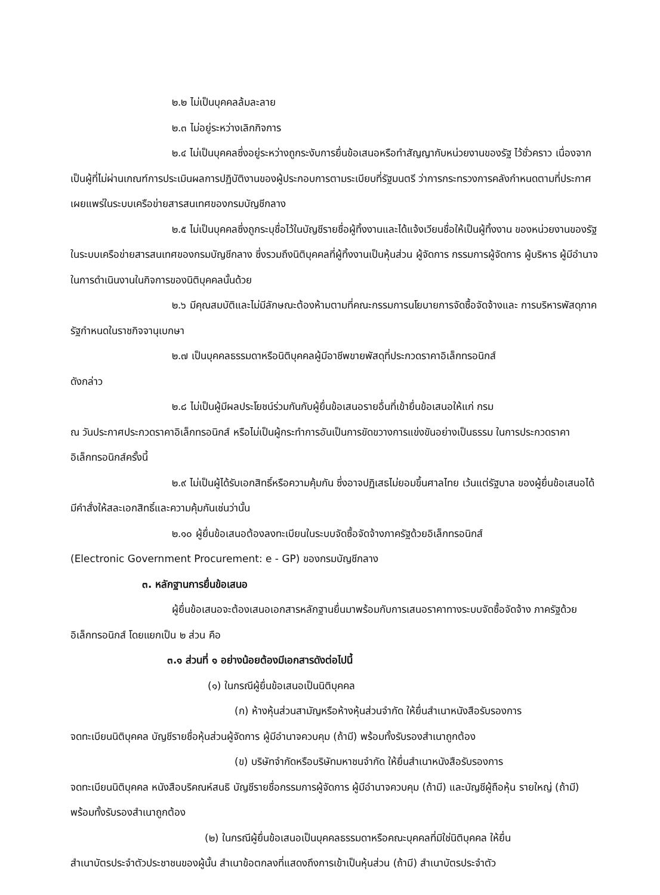๒.๒ ไม่เป็นบุคคลล้มละลาย
๒.๓ ไม่อยู่ระหว่างเลิกกิจการ
๒.๔ ไม่เป็นบุคคลซึ่งอยู่ระหว่างถูกระงับการยื่นข้อเสนอหรือทำสัญญากับหน่วยงานของรัฐ ไว้ชั่วคราว เนื่องจากเป็นผู้ที่ไม่ผ่านเกณฑ์การประเมินผลการปฏิบัติงานของผู้ประกอบการตามระเบียบที่รัฐมนตรี ว่าการกระทรวงการคลังกำหนดตามที่ประกาศเผยแพร่ในระบบเครือข่ายสารสนเทศของกรมบัญชีกลาง
๒.๕ ไม่เป็นบุคคลซึ่งถูกระบุชื่อไว้ในบัญชีรายชื่อผู้ทิ้งงานและได้แจ้งเวียนชื่อให้เป็นผู้ทิ้งงาน ของหน่วยงานของรัฐในระบบเครือข่ายสารสนเทศของกรมบัญชีกลาง ซึ่งรวมถึงนิติบุคคลที่ผู้ทิ้งงานเป็นหุ้นส่วน ผู้จัดการ กรรมการผู้จัดการ ผู้บริหาร ผู้มีอำนาจในการดำเนินงานในกิจการของนิติบุคคลนั้นด้วย
๒.๖ มีคุณสมบัติและไม่มีลักษณะต้องห้ามตามที่คณะกรรมการนโยบายการจัดซื้อจัดจ้างและ การบริหารพัสดุภาครัฐกำหนดในราชกิจจานุเบกษา
๒.๗ เป็นบุคคลธรรมดาหรือนิติบุคคลผู้มีอาชีพขายพัสดุที่ประกวดราคาอิเล็กทรอนิกส์
ดังกล่าว
๒.๘ ไม่เป็นผู้มีผลประโยชน์ร่วมกันกับผู้ยื่นข้อเสนอรายอื่นที่เข้ายื่นข้อเสนอให้แก่ กรม
ณ วันประกาศประกวดราคาอิเล็กทรอนิกส์ หรือไม่เป็นผู้กระทำการอันเป็นการขัดขวางการแข่งขันอย่างเป็นธรรม ในการประกวดราคาอิเล็กทรอนิกส์ครั้งนี้
๒.๙ ไม่เป็นผู้ได้รับเอกสิทธิ์หรือความคุ้มกัน ซึ่งอาจปฏิเสธไม่ยอมขึ้นศาลไทย เว้นแต่รัฐบาล ของผู้ยื่นข้อเสนอได้มีคำสั่งให้สละเอกสิทธิ์และความคุ้มกันเช่นว่านั้น
๒.๑๐ ผู้ยื่นข้อเสนอต้องลงทะเบียนในระบบจัดซื้อจัดจ้างภาครัฐด้วยอิเล็กทรอนิกส์
(Electronic Government Procurement: e - GP) ของกรมบัญชีกลาง
๓. หลักฐานการยื่นข้อเสนอ
ผู้ยื่นข้อเสนอจะต้องเสนอเอกสารหลักฐานยื่นมาพร้อมกับการเสนอราคาทางระบบจัดซื้อจัดจ้าง ภาครัฐด้วยอิเล็กทรอนิกส์ โดยแยกเป็น ๒ ส่วน คือ
๓.๑ ส่วนที่ ๑ อย่างน้อยต้องมีเอกสารดังต่อไปนี้
(๑) ในกรณีผู้ยื่นข้อเสนอเป็นนิติบุคคล
(ก) ห้างหุ้นส่วนสามัญหรือห้างหุ้นส่วนจำกัด ให้ยื่นสำเนาหนังสือรับรองการ
จดทะเบียนนิติบุคคล บัญชีรายชื่อหุ้นส่วนผู้จัดการ ผู้มีอำนาจควบคุม (ถ้ามี) พร้อมทั้งรับรองสำเนาถูกต้อง
(ข) บริษัทจำกัดหรือบริษัทมหาชนจำกัด ให้ยื่นสำเนาหนังสือรับรองการ
จดทะเบียนนิติบุคคล หนังสือบริคณห์สนธิ บัญชีรายชื่อกรรมการผู้จัดการ ผู้มีอำนาจควบคุม (ถ้ามี) และบัญชีผู้ถือหุ้น รายใหญ่ (ถ้ามี) พร้อมทั้งรับรองสำเนาถูกต้อง
(๒) ในกรณีผู้ยื่นข้อเสนอเป็นบุคคลธรรมดาหรือคณะบุคคลที่มิใช่นิติบุคคล ให้ยื่น
สำเนาบัตรประจำตัวประชาชนของผู้นั้น สำเนาข้อตกลงที่แสดงถึงการเข้าเป็นหุ้นส่วน (ถ้ามี) สำเนาบัตรประจำตัว